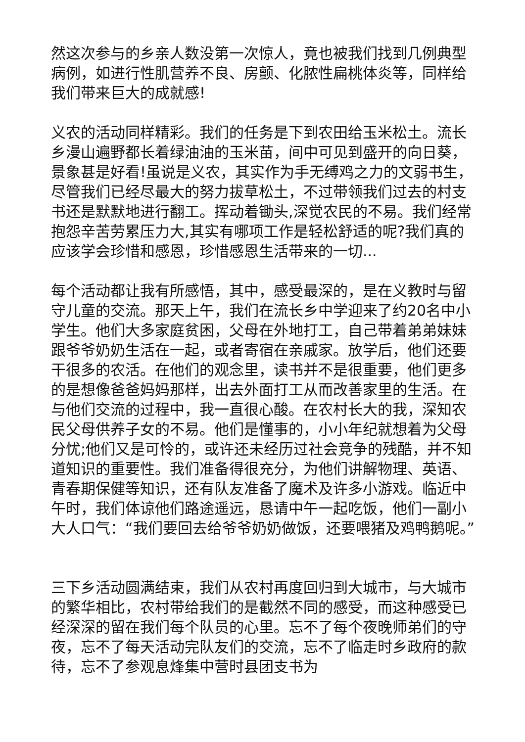然这次参与的乡亲人数没第一次惊人，竟也被我们找到几例典型病例，如进行性肌营养不良、房颤、化脓性扁桃体炎等，同样给我们带来巨大的成就感!
义农的活动同样精彩。我们的任务是下到农田给玉米松土。流长乡漫山遍野都长着绿油油的玉米苗，间中可见到盛开的向日葵，景象甚是好看!虽说是义农，其实作为手无缚鸡之力的文弱书生，尽管我们已经尽最大的努力拔草松土，不过带领我们过去的村支书还是默默地进行翻工。挥动着锄头,深觉农民的不易。我们经常抱怨辛苦劳累压力大,其实有哪项工作是轻松舒适的呢?我们真的应该学会珍惜和感恩，珍惜感恩生活带来的一切...
每个活动都让我有所感悟，其中，感受最深的，是在义教时与留守儿童的交流。那天上午，我们在流长乡中学迎来了约20名中小学生。他们大多家庭贫困，父母在外地打工，自己带着弟弟妹妹跟爷爷奶奶生活在一起，或者寄宿在亲戚家。放学后，他们还要干很多的农活。在他们的观念里，读书并不是很重要，他们更多的是想像爸爸妈妈那样，出去外面打工从而改善家里的生活。在与他们交流的过程中，我一直很心酸。在农村长大的我，深知农民父母供养子女的不易。他们是懂事的，小小年纪就想着为父母分忧;他们又是可怜的，或许还未经历过社会竞争的残酷，并不知道知识的重要性。我们准备得很充分，为他们讲解物理、英语、青春期保健等知识，还有队友准备了魔术及许多小游戏。临近中午时，我们体谅他们路途遥远，恳请中午一起吃饭，他们一副小大人口气：“我们要回去给爷爷奶奶做饭，还要喂猪及鸡鸭鹅呢。”
三下乡活动圆满结束，我们从农村再度回归到大城市，与大城市的繁华相比，农村带给我们的是截然不同的感受，而这种感受已经深深的留在我们每个队员的心里。忘不了每个夜晚师弟们的守夜，忘不了每天活动完队友们的交流，忘不了临走时乡政府的款待，忘不了参观息烽集中营时县团支书为